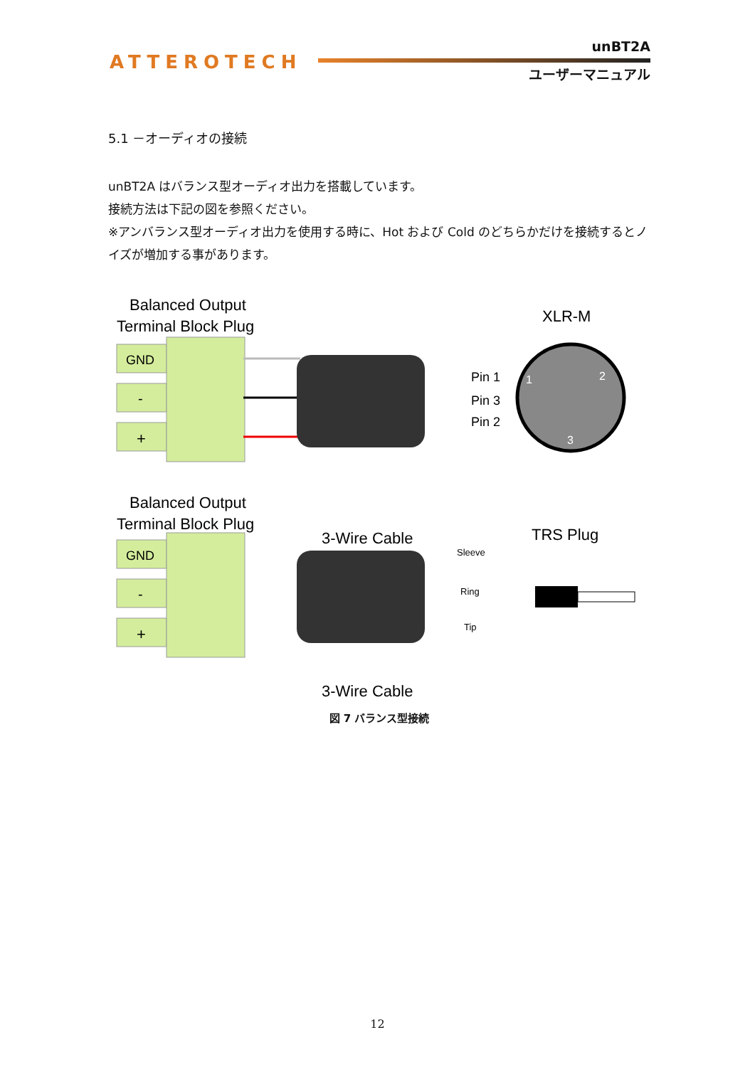ATTEROTECH
unBT2A
ユーザーマニュアル
5.1 －オーディオの接続
unBT2A はバランス型オーディオ出力を搭載しています。
接続方法は下記の図を参照ください。
※アンバランス型オーディオ出力を使用する時に、Hot および Cold のどちらかだけを接続するとノイズが増加する事があります。
Balanced Output
Terminal Block Plug
XLR-M
GND
-
+
3-Wire Cable
Pin 1
Pin 3
Pin 2
1
2
3
Balanced Output
Terminal Block Plug
TRS Plug
GND
-
+
Sleeve
Ring
Tip
3-Wire Cable
図 7 バランス型接続
12